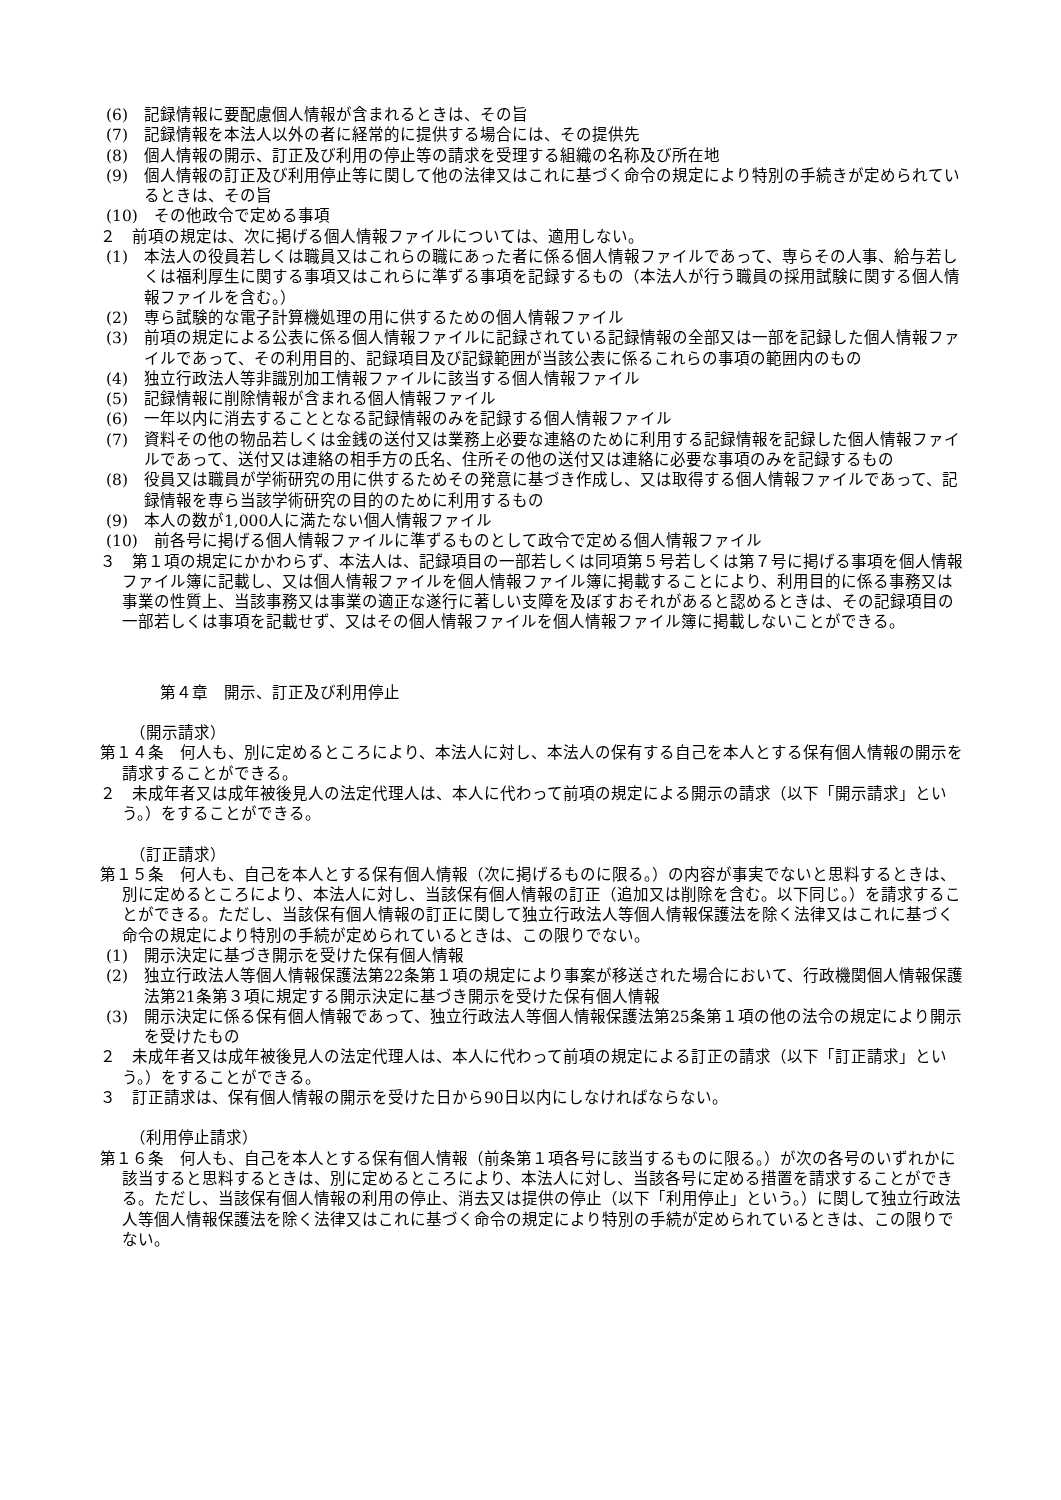(6)　記録情報に要配慮個人情報が含まれるときは、その旨
(7)　記録情報を本法人以外の者に経常的に提供する場合には、その提供先
(8)　個人情報の開示、訂正及び利用の停止等の請求を受理する組織の名称及び所在地
(9)　個人情報の訂正及び利用停止等に関して他の法律又はこれに基づく命令の規定により特別の手続きが定められているときは、その旨
(10)　その他政令で定める事項
２　前項の規定は、次に掲げる個人情報ファイルについては、適用しない。
(1)　本法人の役員若しくは職員又はこれらの職にあった者に係る個人情報ファイルであって、専らその人事、給与若しくは福利厚生に関する事項又はこれらに準ずる事項を記録するもの（本法人が行う職員の採用試験に関する個人情報ファイルを含む。）
(2)　専ら試験的な電子計算機処理の用に供するための個人情報ファイル
(3)　前項の規定による公表に係る個人情報ファイルに記録されている記録情報の全部又は一部を記録した個人情報ファイルであって、その利用目的、記録項目及び記録範囲が当該公表に係るこれらの事項の範囲内のもの
(4)　独立行政法人等非識別加工情報ファイルに該当する個人情報ファイル
(5)　記録情報に削除情報が含まれる個人情報ファイル
(6)　一年以内に消去することとなる記録情報のみを記録する個人情報ファイル
(7)　資料その他の物品若しくは金銭の送付又は業務上必要な連絡のために利用する記録情報を記録した個人情報ファイルであって、送付又は連絡の相手方の氏名、住所その他の送付又は連絡に必要な事項のみを記録するもの
(8)　役員又は職員が学術研究の用に供するためその発意に基づき作成し、又は取得する個人情報ファイルであって、記録情報を専ら当該学術研究の目的のために利用するもの
(9)　本人の数が1,000人に満たない個人情報ファイル
(10)　前各号に掲げる個人情報ファイルに準ずるものとして政令で定める個人情報ファイル
３　第１項の規定にかかわらず、本法人は、記録項目の一部若しくは同項第５号若しくは第７号に掲げる事項を個人情報ファイル簿に記載し、又は個人情報ファイルを個人情報ファイル簿に掲載することにより、利用目的に係る事務又は事業の性質上、当該事務又は事業の適正な遂行に著しい支障を及ぼすおそれがあると認めるときは、その記録項目の一部若しくは事項を記載せず、又はその個人情報ファイルを個人情報ファイル簿に掲載しないことができる。
第４章　開示、訂正及び利用停止
（開示請求）
第１４条　何人も、別に定めるところにより、本法人に対し、本法人の保有する自己を本人とする保有個人情報の開示を請求することができる。
２　未成年者又は成年被後見人の法定代理人は、本人に代わって前項の規定による開示の請求（以下「開示請求」という。）をすることができる。
（訂正請求）
第１５条　何人も、自己を本人とする保有個人情報（次に掲げるものに限る。）の内容が事実でないと思料するときは、別に定めるところにより、本法人に対し、当該保有個人情報の訂正（追加又は削除を含む。以下同じ。）を請求することができる。ただし、当該保有個人情報の訂正に関して独立行政法人等個人情報保護法を除く法律又はこれに基づく命令の規定により特別の手続が定められているときは、この限りでない。
(1)　開示決定に基づき開示を受けた保有個人情報
(2)　独立行政法人等個人情報保護法第22条第１項の規定により事案が移送された場合において、行政機関個人情報保護法第21条第３項に規定する開示決定に基づき開示を受けた保有個人情報
(3)　開示決定に係る保有個人情報であって、独立行政法人等個人情報保護法第25条第１項の他の法令の規定により開示を受けたもの
２　未成年者又は成年被後見人の法定代理人は、本人に代わって前項の規定による訂正の請求（以下「訂正請求」という。）をすることができる。
３　訂正請求は、保有個人情報の開示を受けた日から90日以内にしなければならない。
（利用停止請求）
第１６条　何人も、自己を本人とする保有個人情報（前条第１項各号に該当するものに限る。）が次の各号のいずれかに該当すると思料するときは、別に定めるところにより、本法人に対し、当該各号に定める措置を請求することができる。ただし、当該保有個人情報の利用の停止、消去又は提供の停止（以下「利用停止」という。）に関して独立行政法人等個人情報保護法を除く法律又はこれに基づく命令の規定により特別の手続が定められているときは、この限りでない。